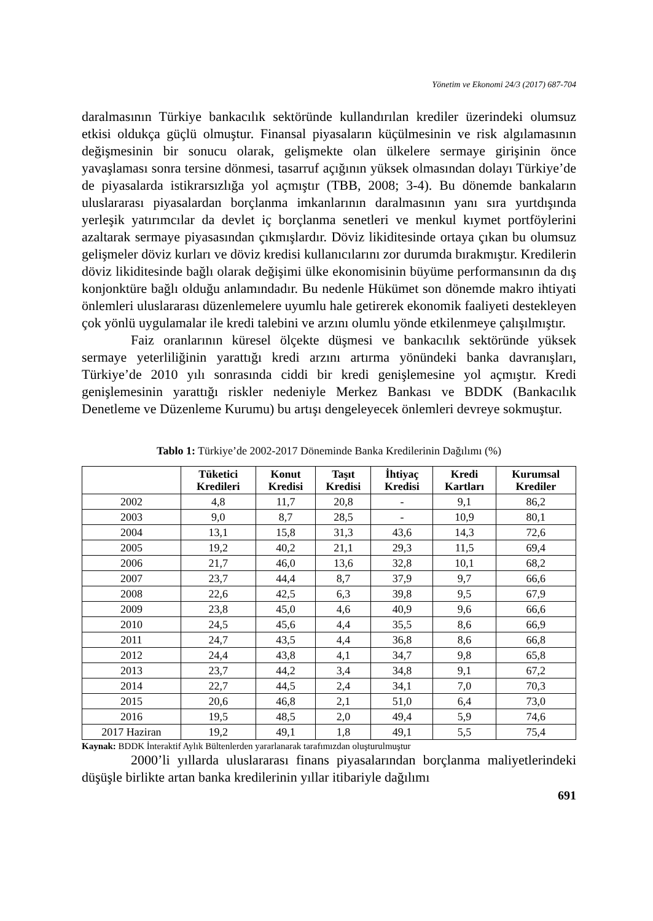Yönetim ve Ekonomi 24/3 (2017) 687-704
daralmasının Türkiye bankacılık sektöründe kullandırılan krediler üzerindeki olumsuz etkisi oldukça güçlü olmuştur. Finansal piyasaların küçülmesinin ve risk algılamasının değişmesinin bir sonucu olarak, gelişmekte olan ülkelere sermaye girişinin önce yavaşlaması sonra tersine dönmesi, tasarruf açığının yüksek olmasından dolayı Türkiye’de de piyasalarda istikrarsızlığa yol açmıştır (TBB, 2008; 3-4). Bu dönemde bankaların uluslararası piyasalardan borçlanma imkanlarının daralmasının yanı sıra yurtdışında yerleşik yatırımcılar da devlet iç borçlanma senetleri ve menkul kıymet portföylerini azaltarak sermaye piyasasından çıkmışlardır. Döviz likiditesinde ortaya çıkan bu olumsuz gelişmeler döviz kurları ve döviz kredisi kullanıcılarını zor durumda bırakmıştır. Kredilerin döviz likiditesinde bağlı olarak değişimi ülke ekonomisinin büyüme performansının da dış konjonktüre bağlı olduğu anlamındadır. Bu nedenle Hükümet son dönemde makro ihtiyati önlemleri uluslararası düzenlemelere uyumlu hale getirerek ekonomik faaliyeti destekleyen çok yönlü uygulamalar ile kredi talebini ve arzını olumlu yönde etkilenmeye çalışılmıştır.
Faiz oranlarının küresel ölçekte düşmesi ve bankacılık sektöründe yüksek sermaye yeterliliğinin yarattığı kredi arzını artırma yönündeki banka davranışları, Türkiye’de 2010 yılı sonrasında ciddi bir kredi genişlemesine yol açmıştır. Kredi genişlemesinin yarattığı riskler nedeniyle Merkez Bankası ve BDDK (Bankacılık Denetleme ve Düzenleme Kurumu) bu artışı dengeleyecek önlemleri devreye sokmuştur.
Tablo 1: Türkiye’de 2002-2017 Döneminde Banka Kredilerinin Dağılımı (%)
| | Tüketici Kredileri | Konut Kredisi | Taşıt Kredisi | İhtiyaç Kredisi | Kredi Kartları | Kurumsal Krediler |
| --- | --- | --- | --- | --- | --- | --- |
| 2002 | 4,8 | 11,7 | 20,8 | - | 9,1 | 86,2 |
| 2003 | 9,0 | 8,7 | 28,5 | - | 10,9 | 80,1 |
| 2004 | 13,1 | 15,8 | 31,3 | 43,6 | 14,3 | 72,6 |
| 2005 | 19,2 | 40,2 | 21,1 | 29,3 | 11,5 | 69,4 |
| 2006 | 21,7 | 46,0 | 13,6 | 32,8 | 10,1 | 68,2 |
| 2007 | 23,7 | 44,4 | 8,7 | 37,9 | 9,7 | 66,6 |
| 2008 | 22,6 | 42,5 | 6,3 | 39,8 | 9,5 | 67,9 |
| 2009 | 23,8 | 45,0 | 4,6 | 40,9 | 9,6 | 66,6 |
| 2010 | 24,5 | 45,6 | 4,4 | 35,5 | 8,6 | 66,9 |
| 2011 | 24,7 | 43,5 | 4,4 | 36,8 | 8,6 | 66,8 |
| 2012 | 24,4 | 43,8 | 4,1 | 34,7 | 9,8 | 65,8 |
| 2013 | 23,7 | 44,2 | 3,4 | 34,8 | 9,1 | 67,2 |
| 2014 | 22,7 | 44,5 | 2,4 | 34,1 | 7,0 | 70,3 |
| 2015 | 20,6 | 46,8 | 2,1 | 51,0 | 6,4 | 73,0 |
| 2016 | 19,5 | 48,5 | 2,0 | 49,4 | 5,9 | 74,6 |
| 2017 Haziran | 19,2 | 49,1 | 1,8 | 49,1 | 5,5 | 75,4 |
Kaynak: BDDK İnteraktif Aylık Bültenlerden yararlanarak tarafımızdan oluşturulmuştur
2000’li yıllarda uluslararası finans piyasalarından borçlanma maliyetlerindeki düşüşle birlikte artan banka kredilerinin yıllar itibariyle dağılımı
691